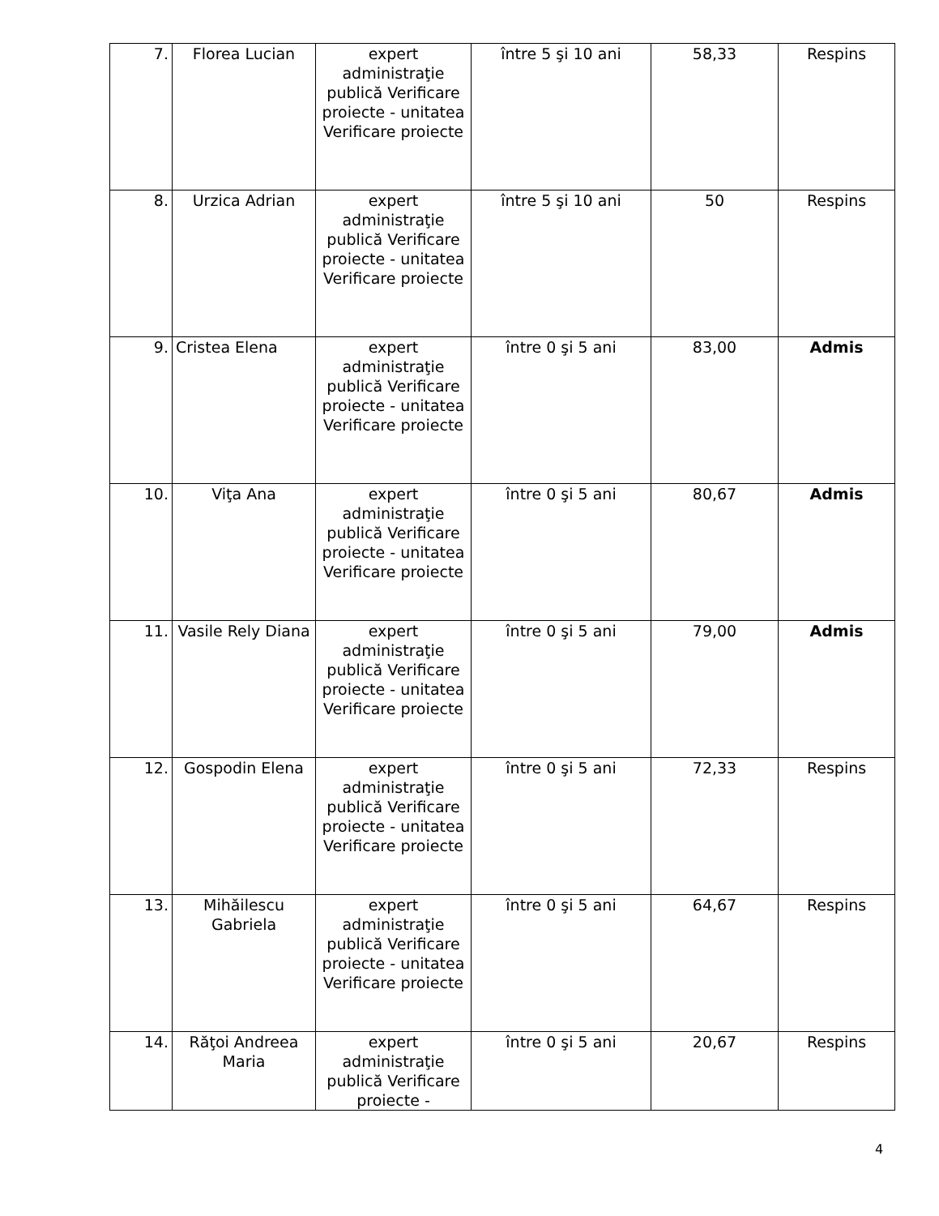| 7. | Florea Lucian | expert administraţie publică Verificare proiecte - unitatea Verificare proiecte | între 5 şi 10 ani | 58,33 | Respins |
| 8. | Urzica Adrian | expert administraţie publică Verificare proiecte - unitatea Verificare proiecte | între 5 şi 10 ani | 50 | Respins |
| 9. | Cristea Elena | expert administraţie publică Verificare proiecte - unitatea Verificare proiecte | între 0 şi 5 ani | 83,00 | Admis |
| 10. | Viţa Ana | expert administraţie publică Verificare proiecte - unitatea Verificare proiecte | între 0 şi 5 ani | 80,67 | Admis |
| 11. | Vasile Rely Diana | expert administraţie publică Verificare proiecte - unitatea Verificare proiecte | între 0 şi 5 ani | 79,00 | Admis |
| 12. | Gospodin Elena | expert administraţie publică Verificare proiecte - unitatea Verificare proiecte | între 0 şi 5 ani | 72,33 | Respins |
| 13. | Mihăilescu Gabriela | expert administraţie publică Verificare proiecte - unitatea Verificare proiecte | între 0 şi 5 ani | 64,67 | Respins |
| 14. | Răţoi Andreea Maria | expert administraţie publică Verificare proiecte - | între 0 şi 5 ani | 20,67 | Respins |
4